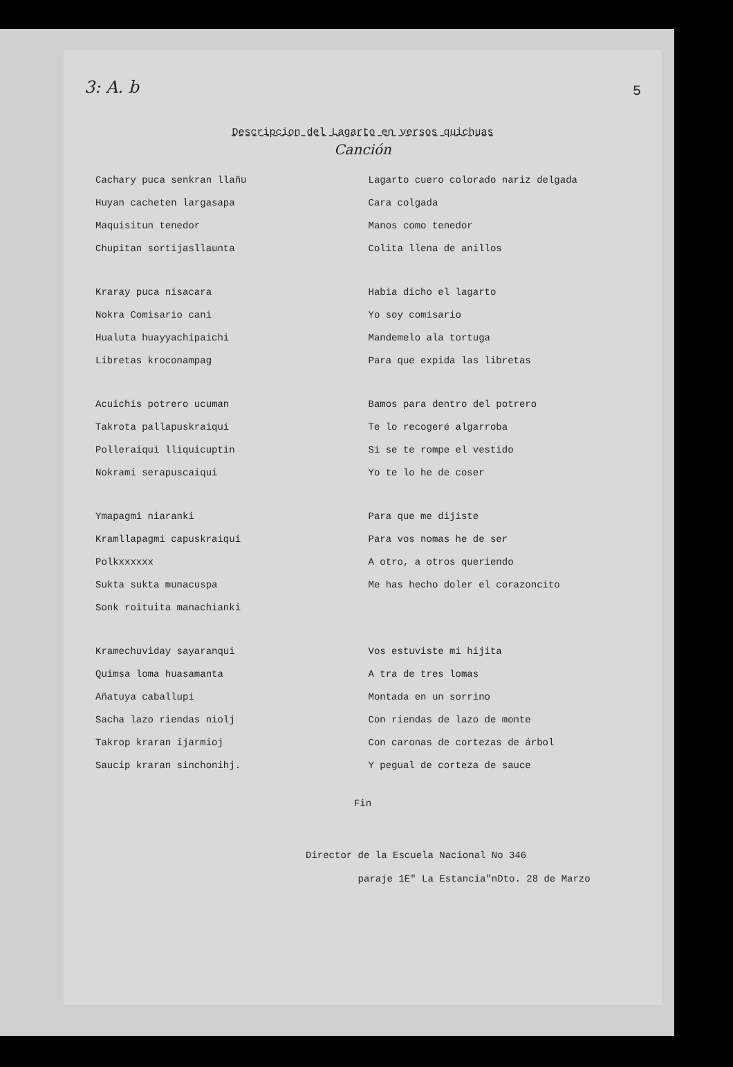3: A. b
5
Descripcion del Lagarto en versos quichuas
Canción
Cachary puca senkran llañu
Huyan cacheten largasapa
Maquisitun tenedor
Chupitan sortijasllaunta
Lagarto cuero colorado nariz delgada
Cara colgada
Manos como tenedor
Colita llena de anillos
Kraray puca nisacara
Nokra Comisario cani
Hualuta huayyachipaichi
Libretas kroconampag
Habia dicho el lagarto
Yo soy comisario
Mandemelo ala tortuga
Para que expida las libretas
Acuichis potrero ucuman
Takrota pallapuskraiqui
Polleraiqui lliquicuptin
Nokrami serapuscaiqui
Bamos para dentro del potrero
Te lo recogeré algarroba
Si se te rompe el vestido
Yo te lo he de coser
Ymapagmi niaranki
Kramllapagmi capuskraiqui
Polkxxxxxx
Sukta sukta munacuspa
Sonk roituita manachianki
Para que me dijiste
Para vos nomas he de ser
A otro, a otros queriendo
Me has hecho doler el corazoncito
Kramechuviday sayaranqui
Quimsa loma huasamanta
Añatuya caballupi
Sacha lazo riendas niolj
Takrop kraran ijarmioj
Saucip kraran sinchonihj.
Vos estuviste mi hijita
A tra de tres lomas
Montada en un sorrino
Con riendas de lazo de monte
Con caronas de cortezas de árbol
Y pegual de corteza de sauce
Fin
Director de la Escuela Nacional No 346
paraje 1E" La Estancia"nDto. 28 de Marzo